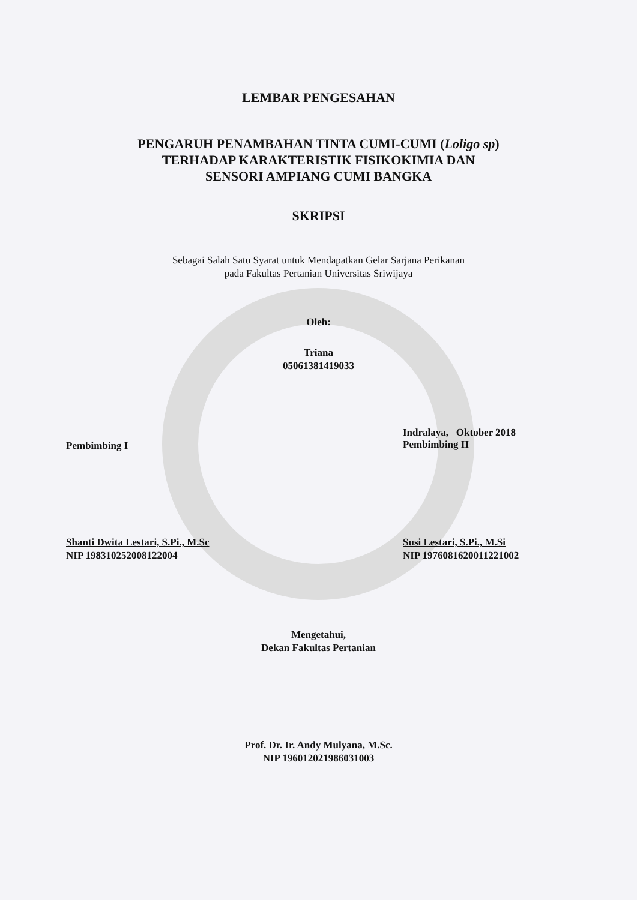LEMBAR PENGESAHAN
PENGARUH PENAMBAHAN TINTA CUMI-CUMI (Loligo sp)
TERHADAP KARAKTERISTIK FISIKOKIMIA DAN
SENSORI AMPIANG CUMI BANGKA
SKRIPSI
Sebagai Salah Satu Syarat untuk Mendapatkan Gelar Sarjana Perikanan
pada Fakultas Pertanian Universitas Sriwijaya
Oleh:
Triana
05061381419033
Pembimbing I
Indralaya, Oktober 2018
Pembimbing II
Shanti Dwita Lestari, S.Pi., M.Sc
NIP 198310252008122004
Susi Lestari, S.Pi., M.Si
NIP 197608162001122100​2
Mengetahui,
Dekan Fakultas Pertanian
Prof. Dr. Ir. Andy Mulyana, M.Sc.
NIP 196012021986031003